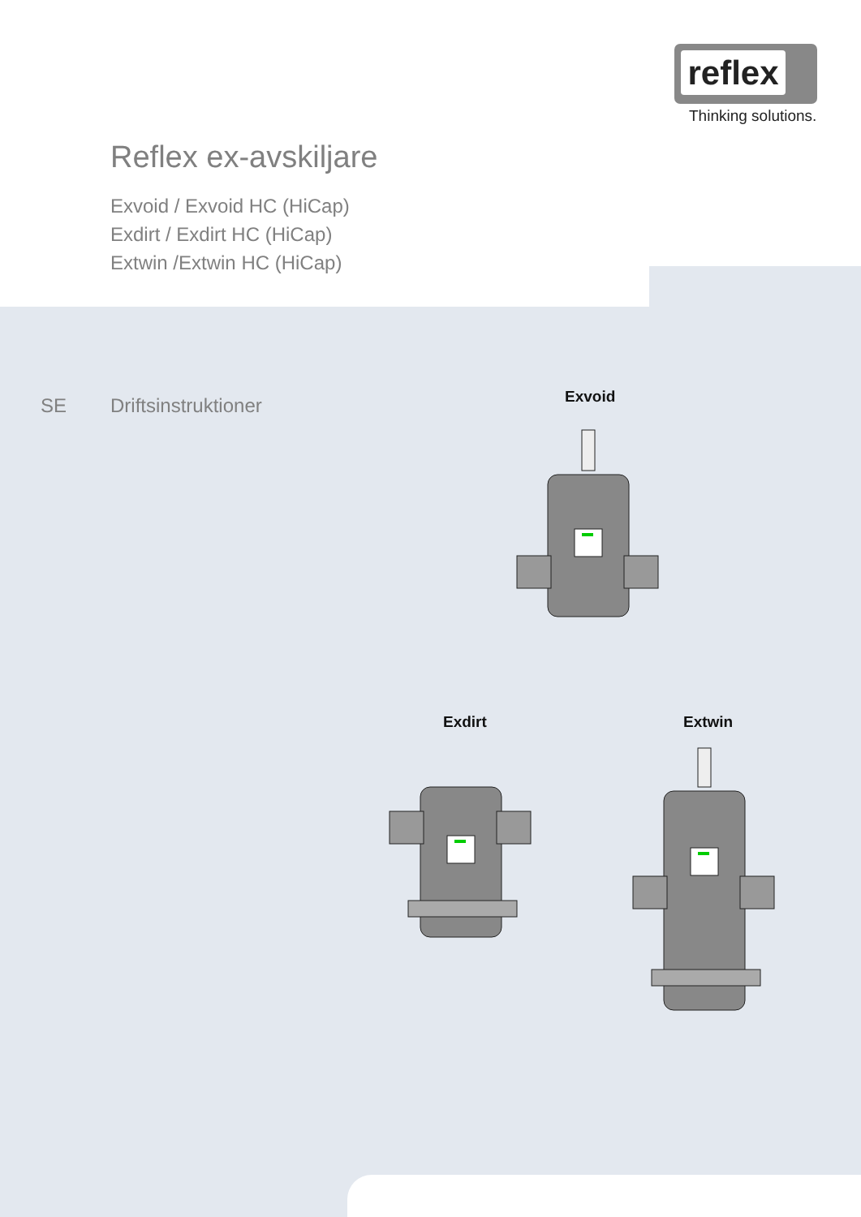reflex
Thinking solutions.
Reflex ex-avskiljare
Exvoid / Exvoid HC (HiCap)
Exdirt / Exdirt HC (HiCap)
Extwin /Extwin HC (HiCap)
SE Driftsinstruktioner Exvoid
Exdirt Extwin